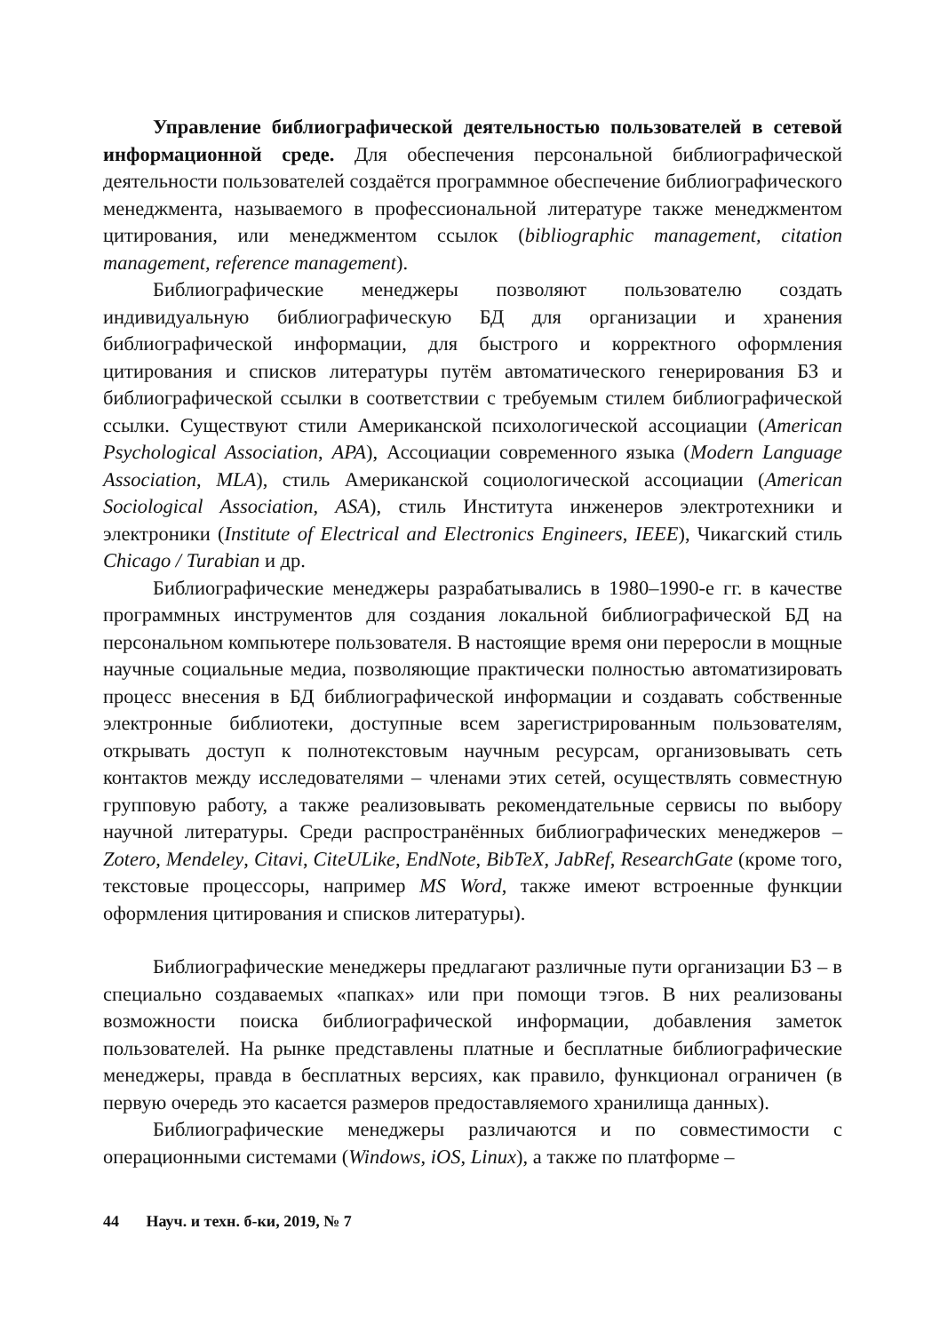Управление библиографической деятельностью пользователей в сетевой информационной среде. Для обеспечения персональной библиографической деятельности пользователей создаётся программное обеспечение библиографического менеджмента, называемого в профессиональной литературе также менеджментом цитирования, или менеджментом ссылок (bibliographic management, citation management, reference management).
Библиографические менеджеры позволяют пользователю создать индивидуальную библиографическую БД для организации и хранения библиографической информации, для быстрого и корректного оформления цитирования и списков литературы путём автоматического генерирования БЗ и библиографической ссылки в соответствии с требуемым стилем библиографической ссылки. Существуют стили Американской психологической ассоциации (American Psychological Association, APA), Ассоциации современного языка (Modern Language Association, MLA), стиль Американской социологической ассоциации (American Sociological Association, ASA), стиль Института инженеров электротехники и электроники (Institute of Electrical and Electronics Engineers, IEEE), Чикагский стиль Chicago / Turabian и др.
Библиографические менеджеры разрабатывались в 1980–1990-е гг. в качестве программных инструментов для создания локальной библиографической БД на персональном компьютере пользователя. В настоящие время они переросли в мощные научные социальные медиа, позволяющие практически полностью автоматизировать процесс внесения в БД библиографической информации и создавать собственные электронные библиотеки, доступные всем зарегистрированным пользователям, открывать доступ к полнотекстовым научным ресурсам, организовывать сеть контактов между исследователями – членами этих сетей, осуществлять совместную групповую работу, а также реализовывать рекомендательные сервисы по выбору научной литературы. Среди распространённых библиографических менеджеров – Zotero, Mendeley, Citavi, CiteULike, EndNote, BibTeX, JabRef, ResearchGate (кроме того, текстовые процессоры, например MS Word, также имеют встроенные функции оформления цитирования и списков литературы).
Библиографические менеджеры предлагают различные пути организации БЗ – в специально создаваемых «папках» или при помощи тэгов. В них реализованы возможности поиска библиографической информации, добавления заметок пользователей. На рынке представлены платные и бесплатные библиографические менеджеры, правда в бесплатных версиях, как правило, функционал ограничен (в первую очередь это касается размеров предоставляемого хранилища данных).
Библиографические менеджеры различаются и по совместимости с операционными системами (Windows, iOS, Linux), а также по платформе –
44 Науч. и техн. б-ки, 2019, № 7